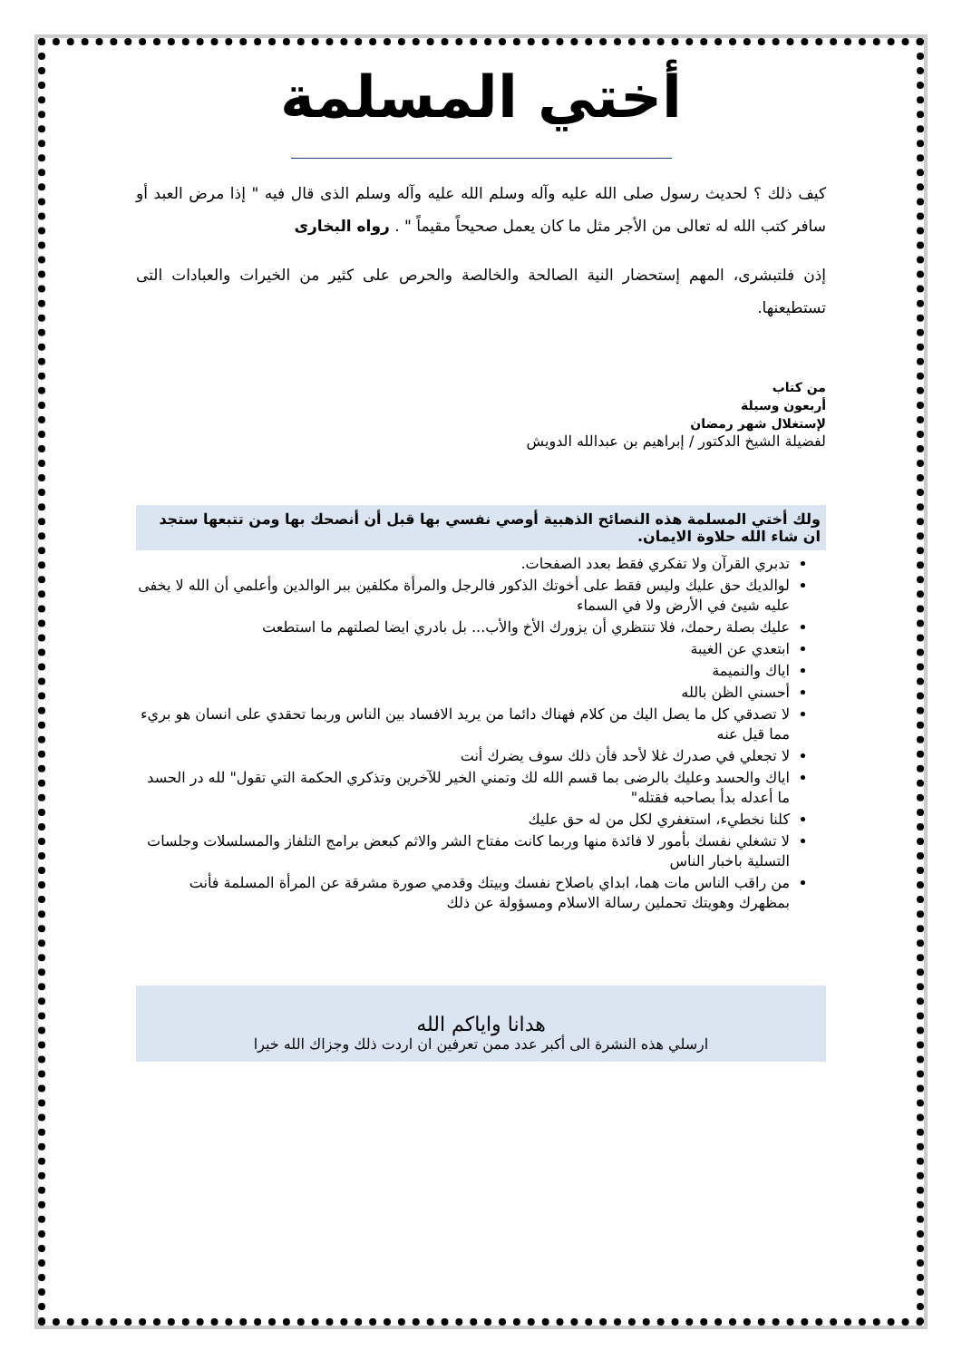أختي المسلمة
كيف ذلك ؟ لحديث رسول صلى الله عليه وآله وسلم الله عليه وآله وسلم الذى قال فيه " إذا مرض العبد أو سافر كتب الله له تعالى من الأجر مثل ما كان يعمل صحيحاً مقيماً " . رواه البخارى
إذن فلتبشرى، المهم إستحضار النية الصالحة والخالصة والحرص على كثير من الخيرات والعبادات التى تستطيعنها.
من كتاب
أربعون وسيلة
لإستغلال شهر رمضان
لفضيلة الشيخ الدكتور / إبراهيم بن عبدالله الدويش
ولك أختي المسلمة هذه النصائح الذهبية أوصي نفسي بها قبل أن أنصحك بها ومن تتبعها ستجد ان شاء الله حلاوة الايمان.
تدبري القرآن ولا تفكري فقط بعدد الصفحات.
لوالديك حق عليك وليس فقط على أخوتك الذكور فالرجل والمرأة مكلفين ببر الوالدين وأعلمي أن الله لا يخفى عليه شيئ في الأرض ولا في السماء
عليك بصلة رحمك، فلا تنتظري أن يزورك الأخ والأب... بل بادري ايضا لصلتهم ما استطعت
ابتعدي عن الغيبة
اياك والنميمة
أحسني الظن بالله
لا تصدقي كل ما يصل اليك من كلام فهناك دائما من يريد الافساد بين الناس وربما تحقدي على انسان هو بريء مما قيل عنه
لا تجعلي في صدرك غلا لأحد فأن ذلك سوف يضرك أنت
اياك والحسد وعليك بالرضى بما قسم الله لك وتمني الخير للآخرين وتذكري الحكمة التي تقول" لله در الحسد ما أعدله بدأ بصاحبه فقتله"
كلنا نخطيء، استغفري لكل من له حق عليك
لا تشغلي نفسك بأمور لا فائدة منها وربما كانت مفتاح الشر والاثم كبعض برامج التلفاز والمسلسلات وجلسات التسلية باخبار الناس
من راقب الناس مات هما، ابداي باصلاح نفسك وبيتك وقدمي صورة مشرقة عن المرأة المسلمة فأنت بمظهرك وهويتك تحملين رسالة الاسلام ومسؤولة عن ذلك
هدانا واياكم الله
ارسلي هذه النشرة الى أكبر عدد ممن تعرفين ان اردت ذلك وجزاك الله خيرا